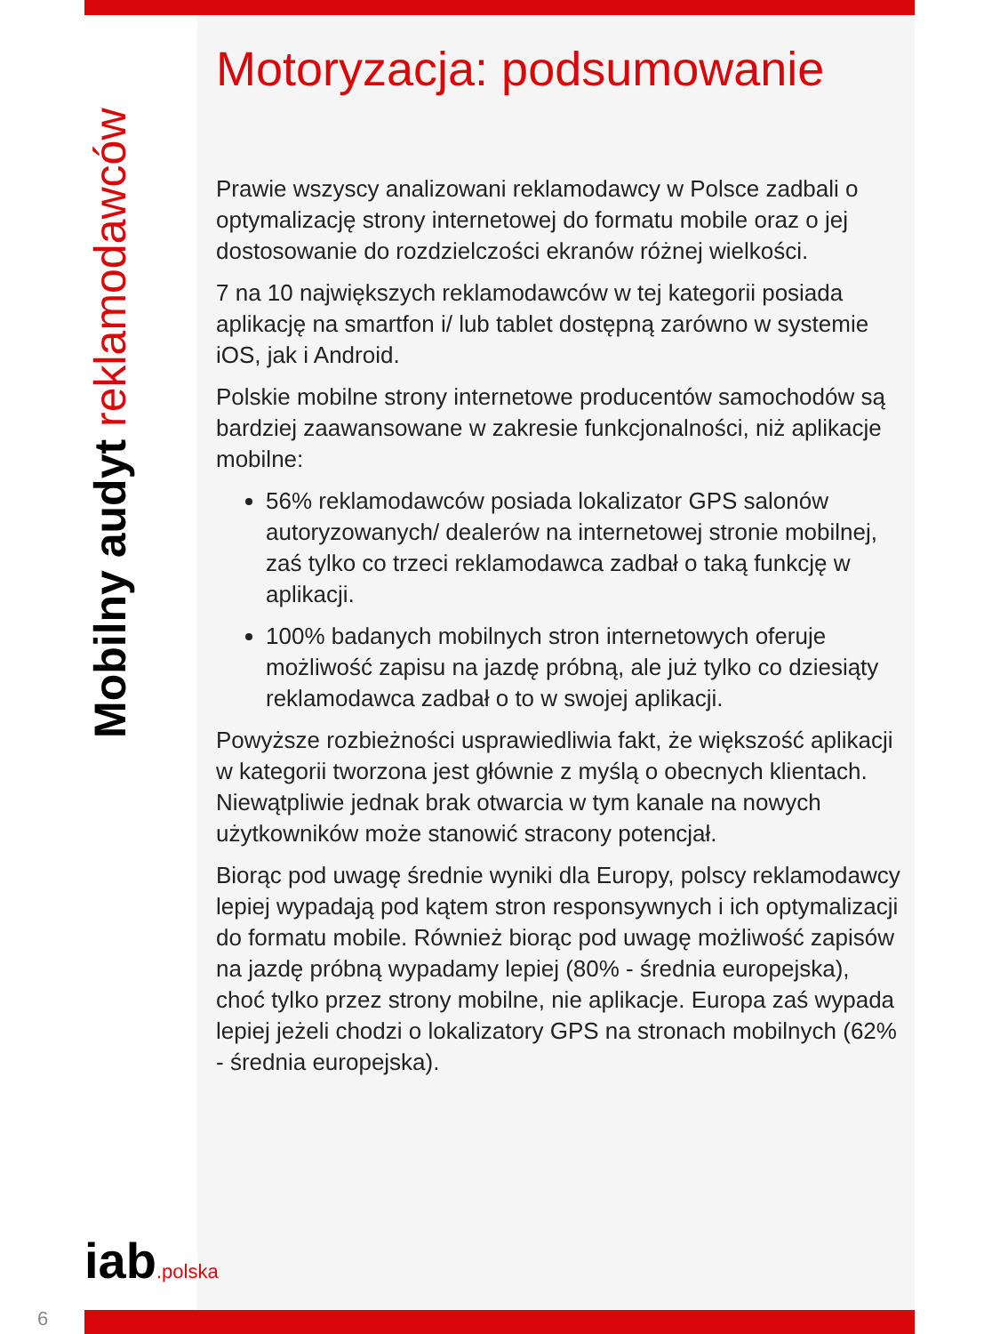Mobilny audyt reklamodawców
Motoryzacja: podsumowanie
Prawie wszyscy analizowani reklamodawcy w Polsce zadbali o optymalizację strony internetowej do formatu mobile oraz o jej dostosowanie do rozdzielczości ekranów różnej wielkości.
7 na 10 największych reklamodawców w tej kategorii posiada aplikację na smartfon i/ lub tablet dostępną zarówno w systemie iOS, jak i Android.
Polskie mobilne strony internetowe producentów samochodów są bardziej zaawansowane w zakresie funkcjonalności, niż aplikacje mobilne:
56% reklamodawców posiada lokalizator GPS salonów autoryzowanych/ dealerów na internetowej stronie mobilnej, zaś tylko co trzeci reklamodawca zadbał o taką funkcję w aplikacji.
100% badanych mobilnych stron internetowych oferuje możliwość zapisu na jazdę próbną, ale już tylko co dziesiąty reklamodawca zadbał o to w swojej aplikacji.
Powyższe rozbieżności usprawiedliwia fakt, że większość aplikacji w kategorii tworzona jest głównie z myślą o obecnych klientach. Niewątpliwie jednak brak otwarcia w tym kanale na nowych użytkowników może stanowić stracony potencjał.
Biorąc pod uwagę średnie wyniki dla Europy, polscy reklamodawcy lepiej wypadają pod kątem stron responsywnych i ich optymalizacji do formatu mobile. Również biorąc pod uwagę możliwość zapisów na jazdę próbną wypadamy lepiej (80% - średnia europejska), choć tylko przez strony mobilne, nie aplikacje. Europa zaś wypada lepiej jeżeli chodzi o lokalizatory GPS na stronach mobilnych (62% - średnia europejska).
iab.polska
6